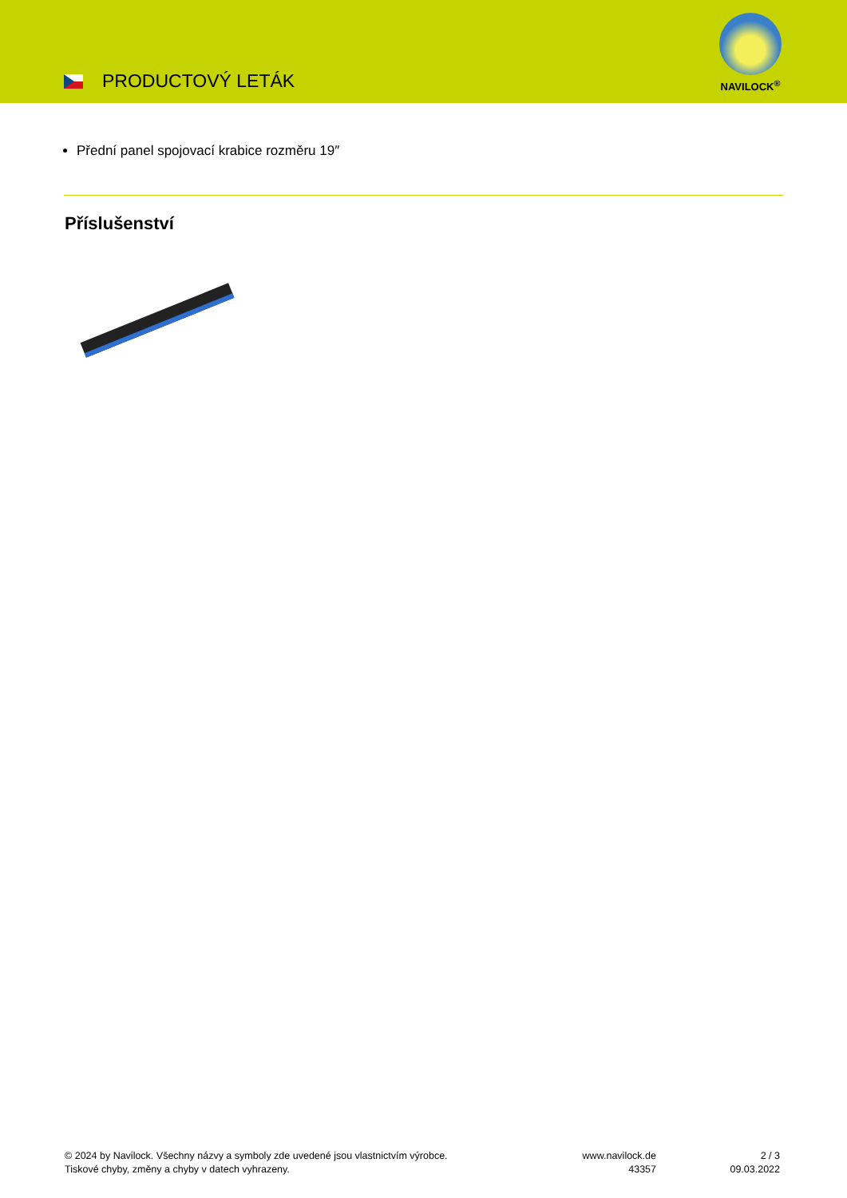PRODUCTOVÝ LETÁK
NAVILOCK<sup>®</sup>
Přední panel spojovací krabice rozměru 19″
Příslušenství
© 2024 by Navilock. Všechny názvy a symboly zde uvedené jsou vlastnictvím výrobce.
Tiskové chyby, změny a chyby v datech vyhrazeny.
www.navilock.de
43357
2 / 3
09.03.2022